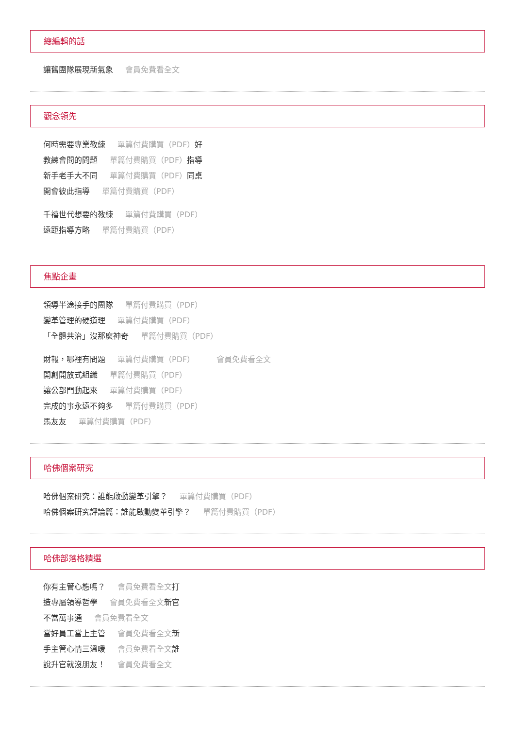總編輯的話
讓舊團隊展現新氣象 會員免費看全文
觀念領先
何時需要專業教練 單篇付費購買（PDF）好
教練會問的問題 單篇付費購買（PDF）指導
新手老手大不同 單篇付費購買（PDF）同桌
開會彼此指導 單篇付費購買（PDF）
千禧世代想要的教練 單篇付費購買（PDF）
遠距指導方略 單篇付費購買（PDF）
焦點企畫
領導半途接手的團隊 單篇付費購買（PDF）
變革管理的硬道理 單篇付費購買（PDF）
「全體共治」沒那麼神奇 單篇付費購買（PDF）
財報，哪裡有問題 單篇付費購買（PDF） 會員免費看全文
開創開放式組織 單篇付費購買（PDF）
讓公部門動起來 單篇付費購買（PDF）
完成的事永遠不夠多 單篇付費購買（PDF）
馬友友 單篇付費購買（PDF）
哈佛個案研究
哈佛個案研究：誰能啟動變革引擎？ 單篇付費購買（PDF）
哈佛個案研究評論篇：誰能啟動變革引擎？ 單篇付費購買（PDF）
哈佛部落格精選
你有主管心態嗎？ 會員免費看全文打
造專屬領導哲學 會員免費看全文新官
不當萬事通 會員免費看全文
當好員工當上主管 會員免費看全文新
手主管心情三溫暖 會員免費看全文誰
說升官就沒朋友！ 會員免費看全文